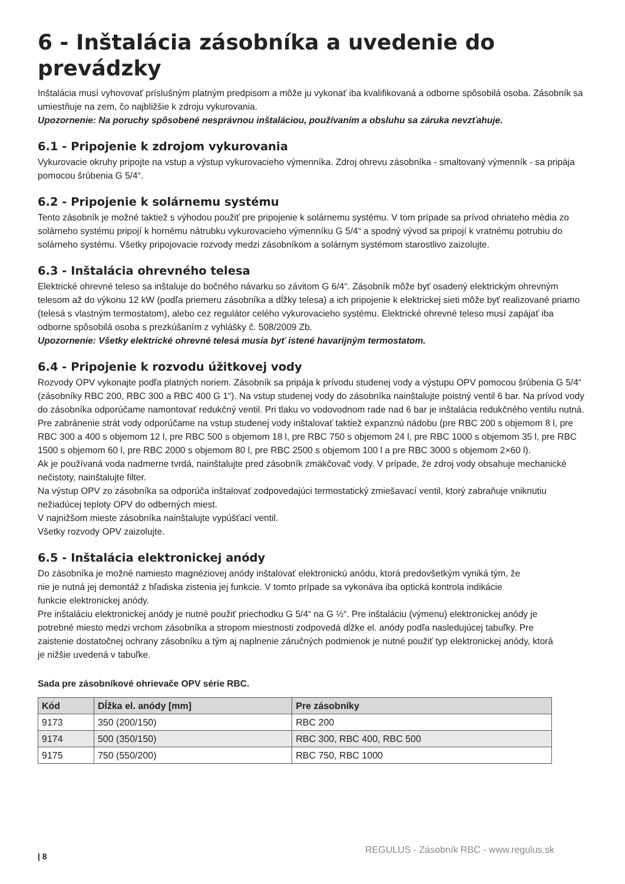6 - Inštalácia zásobníka a uvedenie do prevádzky
Inštalácia musí vyhovovať príslušným platným predpisom a môže ju vykonať iba kvalifikovaná a odborne spôsobilá osoba. Zásobník sa umiestňuje na zem, čo najbližšie k zdroju vykurovania.
Upozornenie: Na poruchy spôsobené nesprávnou inštaláciou, používaním a obsluhu sa záruka nevzťahuje.
6.1 - Pripojenie k zdrojom vykurovania
Vykurovacie okruhy pripojte na vstup a výstup vykurovacieho výmenníka. Zdroj ohrevu zásobníka - smaltovaný výmenník - sa pripája pomocou šrúbenia G 5/4“.
6.2 - Pripojenie k solárnemu systému
Tento zásobník je možné taktiež s výhodou použiť pre pripojenie k solárnemu systému. V tom prípade sa prívod ohriateho média zo solárneho systému pripojí k hornému nátrubku vykurovacieho výmenníku G 5/4“ a spodný vývod sa pripojí k vratnému potrubiu do solárneho systému. Všetky pripojovacie rozvody medzi zásobníkom a solárnym systémom starostlivo zaizolujte.
6.3 - Inštalácia ohrevného telesa
Elektrické ohrevné teleso sa inštaluje do bočného návarku so závitom G 6/4“. Zásobník môže byť osadený elektrickým ohrevným telesom až do výkonu 12 kW (podľa priemeru zásobníka a dĺžky telesa) a ich pripojenie k elektrickej sieti môže byť realizované priamo (telesá s vlastným termostatom), alebo cez regulátor celého vykurovacieho systému. Elektrické ohrevné teleso musí zapájať iba odborne spôsobilá osoba s prezkúšaním z vyhlášky č. 508/2009 Zb.
Upozornenie: Všetky elektrické ohrevné telesá musia byť istené havarijným termostatom.
6.4 - Pripojenie k rozvodu úžitkovej vody
Rozvody OPV vykonajte podľa platných noriem. Zásobník sa pripája k prívodu studenej vody a výstupu OPV pomocou šrúbenia G 5/4“ (zásobníky RBC 200, RBC 300 a RBC 400 G 1“). Na vstup studenej vody do zásobníka nainštalujte poistný ventil 6 bar. Na prívod vody do zásobníka odporúčame namontovať redukčný ventil. Pri tlaku vo vodovodnom rade nad 6 bar je inštalácia redukčného ventilu nutná. Pre zabránenie strát vody odporúčame na vstup studenej vody inštalovať taktiež expanznú nádobu (pre RBC 200 s objemom 8 l, pre RBC 300 a 400 s objemom 12 l, pre RBC 500 s objemom 18 l, pre RBC 750 s objemom 24 l, pre RBC 1000 s objemom 35 l, pre RBC 1500 s objemom 60 l, pre RBC 2000 s objemom 80 l, pre RBC 2500 s objemom 100 l a pre RBC 3000 s objemom 2×60 l).
Ak je používaná voda nadmerne tvrdá, nainštalujte pred zásobník zmäkčovač vody. V prípade, že zdroj vody obsahuje mechanické nečistoty, nainštalujte filter.
Na výstup OPV zo zásobníka sa odporúča inštalovať zodpovedajúci termostatický zmiešavací ventil, ktorý zabraňuje vniknutiu nežiadúcej teploty OPV do odberných miest.
V najnižšom mieste zásobníka nainštalujte vypúšťací ventil.
Všetky rozvody OPV zaizolujte.
6.5 - Inštalácia elektronickej anódy
Do zásobníka je možné namiesto magnéziovej anódy inštalovať elektronickú anódu, ktorá predovšetkým vyniká tým, že nie je nutná jej demontáž z hľadiska zistenia jej funkcie. V tomto prípade sa vykonáva iba optická kontrola indikácie funkcie elektronickej anódy.
Pre inštaláciu elektronickej anódy je nutné použiť priechodku G 5/4“ na G ½“. Pre inštaláciu (výmenu) elektronickej anódy je potrebné miesto medzi vrchom zásobníka a stropom miestnosti zodpovedá dĺžke el. anódy podľa nasledujúcej tabuľky. Pre zaistenie dostatočnej ochrany zásobníku a tým aj naplnenie záručných podmienok je nutné použiť typ elektronickej anódy, ktorá je nižšie uvedená v tabuľke.
Sada pre zásobníkové ohrievače OPV série RBC.
| Kód | Dĺžka el. anódy [mm] | Pre zásobníky |
| --- | --- | --- |
| 9173 | 350 (200/150) | RBC 200 |
| 9174 | 500 (350/150) | RBC 300, RBC 400, RBC 500 |
| 9175 | 750 (550/200) | RBC 750, RBC 1000 |
| 8 REGULUS - Zásobník RBC - www.regulus.sk